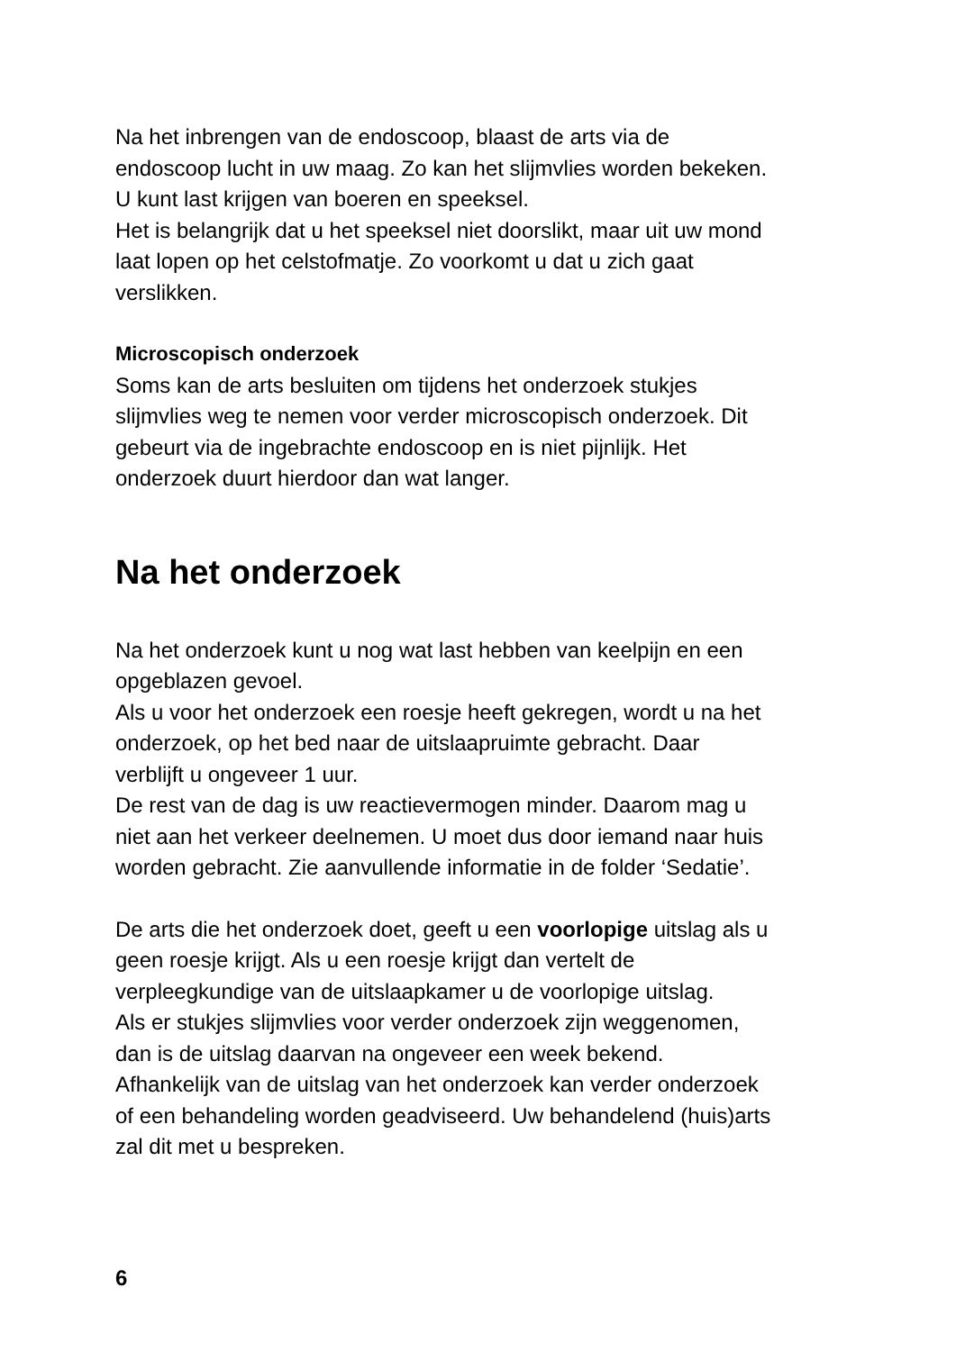Na het inbrengen van de endoscoop, blaast de arts via de
endoscoop lucht in uw maag. Zo kan het slijmvlies worden bekeken.
U kunt last krijgen van boeren en speeksel.
Het is belangrijk dat u het speeksel niet doorslikt, maar uit uw mond
laat lopen op het celstofmatje. Zo voorkomt u dat u zich gaat
verslikken.
Microscopisch onderzoek
Soms kan de arts besluiten om tijdens het onderzoek stukjes
slijmvlies weg te nemen voor verder microscopisch onderzoek. Dit
gebeurt via de ingebrachte endoscoop en is niet pijnlijk. Het
onderzoek duurt hierdoor dan wat langer.
Na het onderzoek
Na het onderzoek kunt u nog wat last hebben van keelpijn en een
opgeblazen gevoel.
Als u voor het onderzoek een roesje heeft gekregen, wordt u na het
onderzoek, op het bed naar de uitslaapruimte gebracht. Daar
verblijft u ongeveer 1 uur.
De rest van de dag is uw reactievermogen minder. Daarom mag u
niet aan het verkeer deelnemen. U moet dus door iemand naar huis
worden gebracht. Zie aanvullende informatie in de folder ‘Sedatie’.
De arts die het onderzoek doet, geeft u een voorlopige uitslag als u
geen roesje krijgt. Als u een roesje krijgt dan vertelt de
verpleegkundige van de uitslaapkamer u de voorlopige uitslag.
Als er stukjes slijmvlies voor verder onderzoek zijn weggenomen,
dan is de uitslag daarvan na ongeveer een week bekend.
Afhankelijk van de uitslag van het onderzoek kan verder onderzoek
of een behandeling worden geadviseerd. Uw behandelend (huis)arts
zal dit met u bespreken.
6